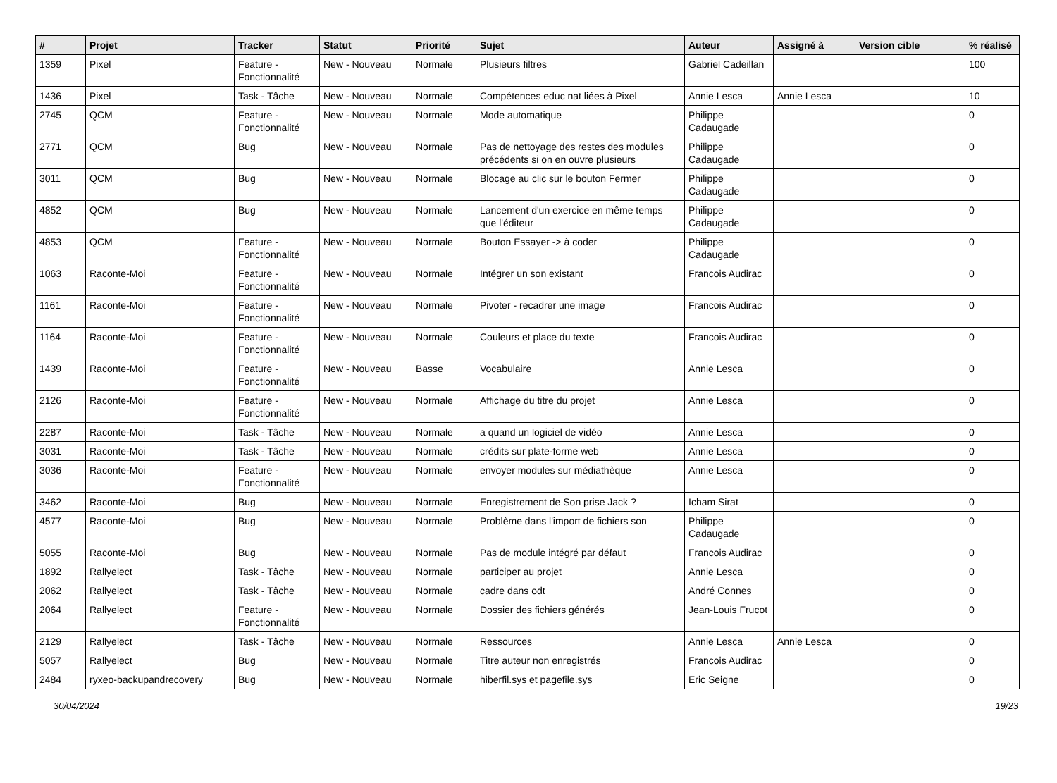| # | Projet | Tracker | Statut | Priorité | Sujet | Auteur | Assigné à | Version cible | % réalisé |
| --- | --- | --- | --- | --- | --- | --- | --- | --- | --- |
| 1359 | Pixel | Feature - Fonctionnalité | New - Nouveau | Normale | Plusieurs filtres | Gabriel Cadeillan | | | 100 |
| 1436 | Pixel | Task - Tâche | New - Nouveau | Normale | Compétences educ nat liées à Pixel | Annie Lesca | Annie Lesca | | 10 |
| 2745 | QCM | Feature - Fonctionnalité | New - Nouveau | Normale | Mode automatique | Philippe Cadaugade | | | 0 |
| 2771 | QCM | Bug | New - Nouveau | Normale | Pas de nettoyage des restes des modules précédents si on en ouvre plusieurs | Philippe Cadaugade | | | 0 |
| 3011 | QCM | Bug | New - Nouveau | Normale | Blocage au clic sur le bouton Fermer | Philippe Cadaugade | | | 0 |
| 4852 | QCM | Bug | New - Nouveau | Normale | Lancement d'un exercice en même temps que l'éditeur | Philippe Cadaugade | | | 0 |
| 4853 | QCM | Feature - Fonctionnalité | New - Nouveau | Normale | Bouton Essayer -> à coder | Philippe Cadaugade | | | 0 |
| 1063 | Raconte-Moi | Feature - Fonctionnalité | New - Nouveau | Normale | Intégrer un son existant | Francois Audirac | | | 0 |
| 1161 | Raconte-Moi | Feature - Fonctionnalité | New - Nouveau | Normale | Pivoter - recadrer une image | Francois Audirac | | | 0 |
| 1164 | Raconte-Moi | Feature - Fonctionnalité | New - Nouveau | Normale | Couleurs et place du texte | Francois Audirac | | | 0 |
| 1439 | Raconte-Moi | Feature - Fonctionnalité | New - Nouveau | Basse | Vocabulaire | Annie Lesca | | | 0 |
| 2126 | Raconte-Moi | Feature - Fonctionnalité | New - Nouveau | Normale | Affichage du titre du projet | Annie Lesca | | | 0 |
| 2287 | Raconte-Moi | Task - Tâche | New - Nouveau | Normale | a quand un logiciel de vidéo | Annie Lesca | | | 0 |
| 3031 | Raconte-Moi | Task - Tâche | New - Nouveau | Normale | crédits sur plate-forme web | Annie Lesca | | | 0 |
| 3036 | Raconte-Moi | Feature - Fonctionnalité | New - Nouveau | Normale | envoyer modules sur médiathèque | Annie Lesca | | | 0 |
| 3462 | Raconte-Moi | Bug | New - Nouveau | Normale | Enregistrement de Son prise Jack ? | Icham Sirat | | | 0 |
| 4577 | Raconte-Moi | Bug | New - Nouveau | Normale | Problème dans l'import de fichiers son | Philippe Cadaugade | | | 0 |
| 5055 | Raconte-Moi | Bug | New - Nouveau | Normale | Pas de module intégré par défaut | Francois Audirac | | | 0 |
| 1892 | Rallyelect | Task - Tâche | New - Nouveau | Normale | participer au projet | Annie Lesca | | | 0 |
| 2062 | Rallyelect | Task - Tâche | New - Nouveau | Normale | cadre dans odt | André Connes | | | 0 |
| 2064 | Rallyelect | Feature - Fonctionnalité | New - Nouveau | Normale | Dossier des fichiers générés | Jean-Louis Frucot | | | 0 |
| 2129 | Rallyelect | Task - Tâche | New - Nouveau | Normale | Ressources | Annie Lesca | Annie Lesca | | 0 |
| 5057 | Rallyelect | Bug | New - Nouveau | Normale | Titre auteur non enregistrés | Francois Audirac | | | 0 |
| 2484 | ryxeo-backupandrecovery | Bug | New - Nouveau | Normale | hiberfil.sys et pagefile.sys | Eric Seigne | | | 0 |
30/04/2024 19/23